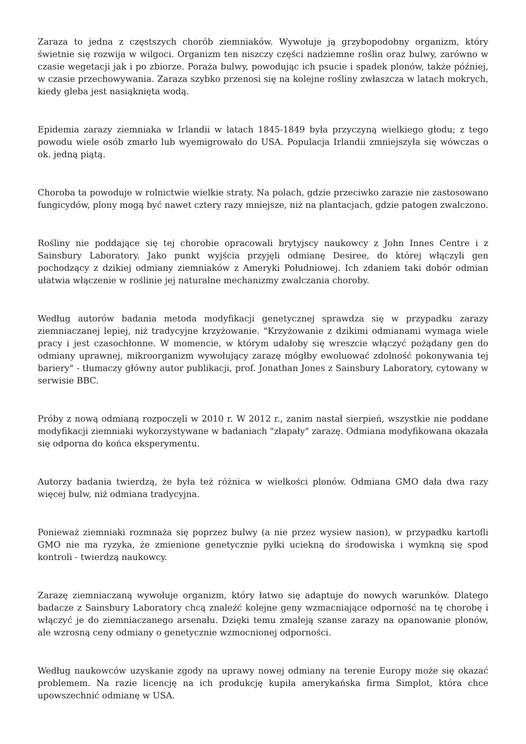Zaraza to jedna z częstszych chorób ziemniaków. Wywołuje ją grzybopodobny organizm, który świetnie się rozwija w wilgoci. Organizm ten niszczy części nadziemne roślin oraz bulwy, zarówno w czasie wegetacji jak i po zbiorze. Poraża bulwy, powodując ich psucie i spadek plonów, także później, w czasie przechowywania. Zaraza szybko przenosi się na kolejne rośliny zwłaszcza w latach mokrych, kiedy gleba jest nasiąknięta wodą.
Epidemia zarazy ziemniaka w Irlandii w latach 1845-1849 była przyczyną wielkiego głodu; z tego powodu wiele osób zmarło lub wyemigrowało do USA. Populacja Irlandii zmniejszyła się wówczas o ok. jedną piątą.
Choroba ta powoduje w rolnictwie wielkie straty. Na polach, gdzie przeciwko zarazie nie zastosowano fungicydów, plony mogą być nawet cztery razy mniejsze, niż na plantacjach, gdzie patogen zwalczono.
Rośliny nie poddające się tej chorobie opracowali brytyjscy naukowcy z John Innes Centre i z Sainsbury Laboratory. Jako punkt wyjścia przyjęli odmianę Desiree, do której włączyli gen pochodzący z dzikiej odmiany ziemniaków z Ameryki Południowej. Ich zdaniem taki dobór odmian ułatwia włączenie w roślinie jej naturalne mechanizmy zwalczania choroby.
Według autorów badania metoda modyfikacji genetycznej sprawdza się w przypadku zarazy ziemniaczanej lepiej, niż tradycyjne krzyżowanie. "Krzyżowanie z dzikimi odmianami wymaga wiele pracy i jest czasochłonne. W momencie, w którym udałoby się wreszcie włączyć pożądany gen do odmiany uprawnej, mikroorganizm wywołujący zarazę mógłby ewoluować zdolność pokonywania tej bariery" - tłumaczy główny autor publikacji, prof. Jonathan Jones z Sainsbury Laboratory, cytowany w serwisie BBC.
Próby z nową odmianą rozpoczęli w 2010 r. W 2012 r., zanim nastał sierpień, wszystkie nie poddane modyfikacji ziemniaki wykorzystywane w badaniach "złapały" zarazę. Odmiana modyfikowana okazała się odporna do końca eksperymentu.
Autorzy badania twierdzą, że była też różnica w wielkości plonów. Odmiana GMO dała dwa razy więcej bulw, niż odmiana tradycyjna.
Ponieważ ziemniaki rozmnaża się poprzez bulwy (a nie przez wysiew nasion), w przypadku kartofli GMO nie ma ryzyka, że zmienione genetycznie pyłki uciekną do środowiska i wymkną się spod kontroli - twierdzą naukowcy.
Zarazę ziemniaczaną wywołuje organizm, który łatwo się adaptuje do nowych warunków. Dlatego badacze z Sainsbury Laboratory chcą znaleźć kolejne geny wzmacniające odporność na tę chorobę i włączyć je do ziemniaczanego arsenału. Dzięki temu zmaleją szanse zarazy na opanowanie plonów, ale wzrosną ceny odmiany o genetycznie wzmocnionej odporności.
Według naukowców uzyskanie zgody na uprawy nowej odmiany na terenie Europy może się okazać problemem. Na razie licencję na ich produkcję kupiła amerykańska firma Simplot, która chce upowszechnić odmianę w USA.